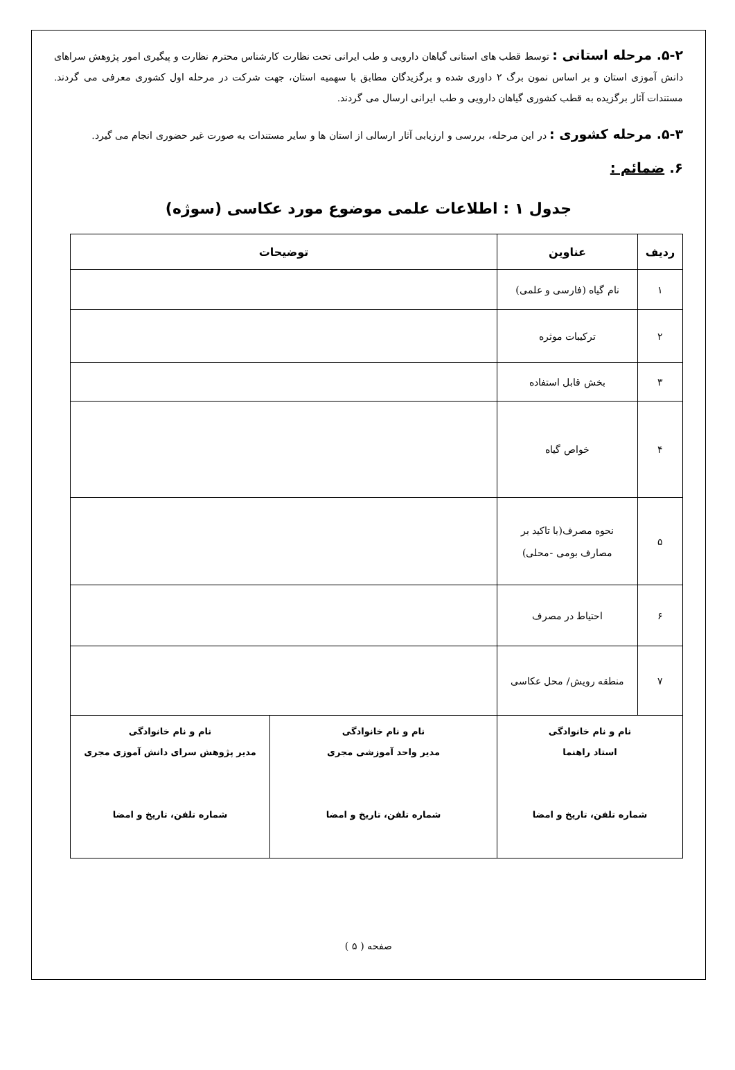۵-۲. مرحله استانی : توسط قطب های استانی گیاهان دارویی و طب ایرانی تحت نظارت کارشناس محترم نظارت و پیگیری امور پژوهش سراهای دانش آموزی استان و بر اساس نمون برگ ۲ داوری شده و برگزیدگان مطابق با سهمیه استان، جهت شرکت در مرحله اول کشوری معرفی می گردند. مستندات آثار برگزیده به قطب کشوری گیاهان دارویی و طب ایرانی ارسال می گردند.
۵-۳. مرحله کشوری : در این مرحله، بررسی و ارزیابی آثار ارسالی از استان ها و سایر مستندات به صورت غیر حضوری انجام می گیرد.
۶. ضمائم :
جدول ۱ : اطلاعات علمی موضوع مورد عکاسی (سوژه)
| ردیف | عناوین | توضیحات | |
| --- | --- | --- | --- |
| ۱ | نام گیاه (فارسی و علمی) | | |
| ۲ | ترکیبات موثره | | |
| ۳ | بخش قابل استفاده | | |
| ۴ | خواص گیاه | | |
| ۵ | نحوه مصرف(با تاکید بر مصارف بومی -محلی) | | |
| ۶ | احتیاط در مصرف | | |
| ۷ | منطقه رویش/ محل عکاسی | | |
| نام و نام خانوادگی استاد راهنما شماره تلفن، تاریخ و امضا | | نام و نام خانوادگی مدیر واحد آموزشی مجری شماره تلفن، تاریخ و امضا | نام و نام خانوادگی مدیر پژوهش سرای دانش آموزی مجری شماره تلفن، تاریخ و امضا |
صفحه ( ۵ )